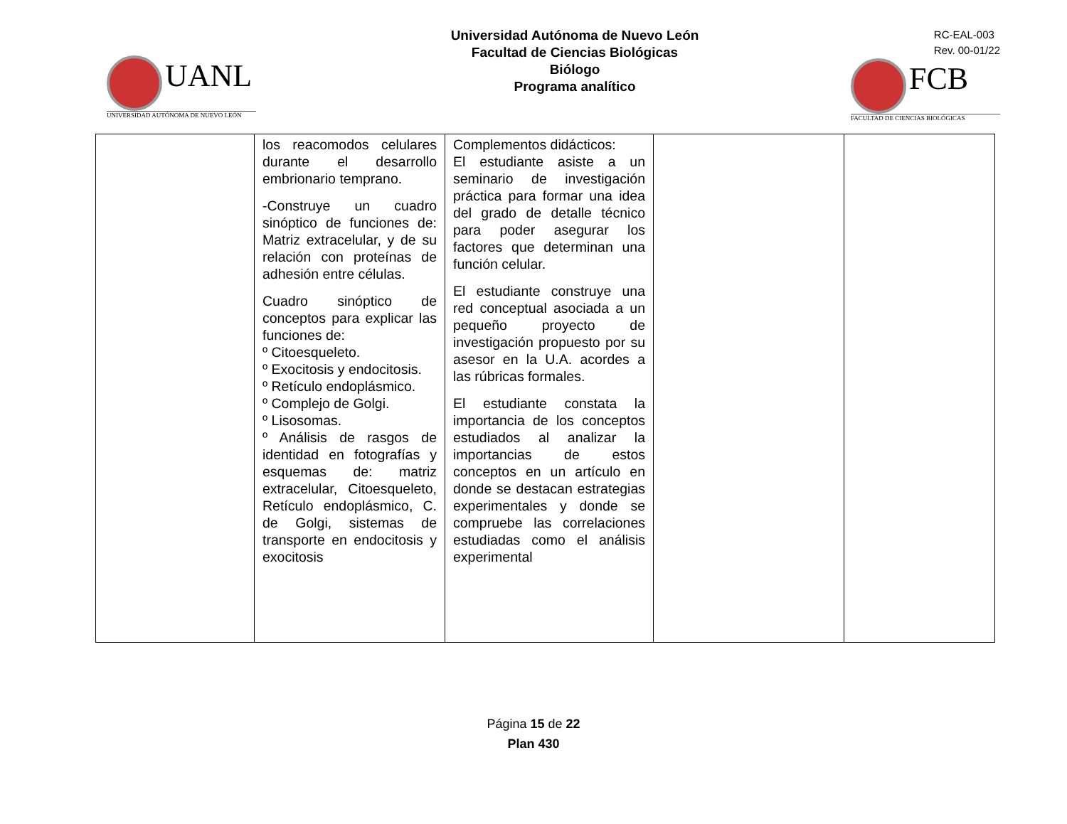UANL
UNIVERSIDAD AUTÓNOMA DE NUEVO LEÓN
Universidad Autónoma de Nuevo León
Facultad de Ciencias Biológicas
Biólogo
Programa analítico
RC-EAL-003
Rev. 00-01/22
FCB
FACULTAD DE CIENCIAS BIOLÓGICAS
| | los reacomodos celulares durante el desarrollo embrionario temprano. -Construye un cuadro sinóptico de funciones de: Matriz extracelular, y de su relación con proteínas de adhesión entre células. Cuadro sinóptico de conceptos para explicar las funciones de: º Citoesqueleto. º Exocitosis y endocitosis. º Retículo endoplásmico. º Complejo de Golgi. º Lisosomas. º Análisis de rasgos de identidad en fotografías y esquemas de: matriz extracelular, Citoesqueleto, Retículo endoplásmico, C. de Golgi, sistemas de transporte en endocitosis y exocitosis | Complementos didácticos: El estudiante asiste a un seminario de investigación práctica para formar una idea del grado de detalle técnico para poder asegurar los factores que determinan una función celular. El estudiante construye una red conceptual asociada a un pequeño proyecto de investigación propuesto por su asesor en la U.A. acordes a las rúbricas formales. El estudiante constata la importancia de los conceptos estudiados al analizar la importancias de estos conceptos en un artículo en donde se destacan estrategias experimentales y donde se compruebe las correlaciones estudiadas como el análisis experimental | | |
Página 15 de 22
Plan 430